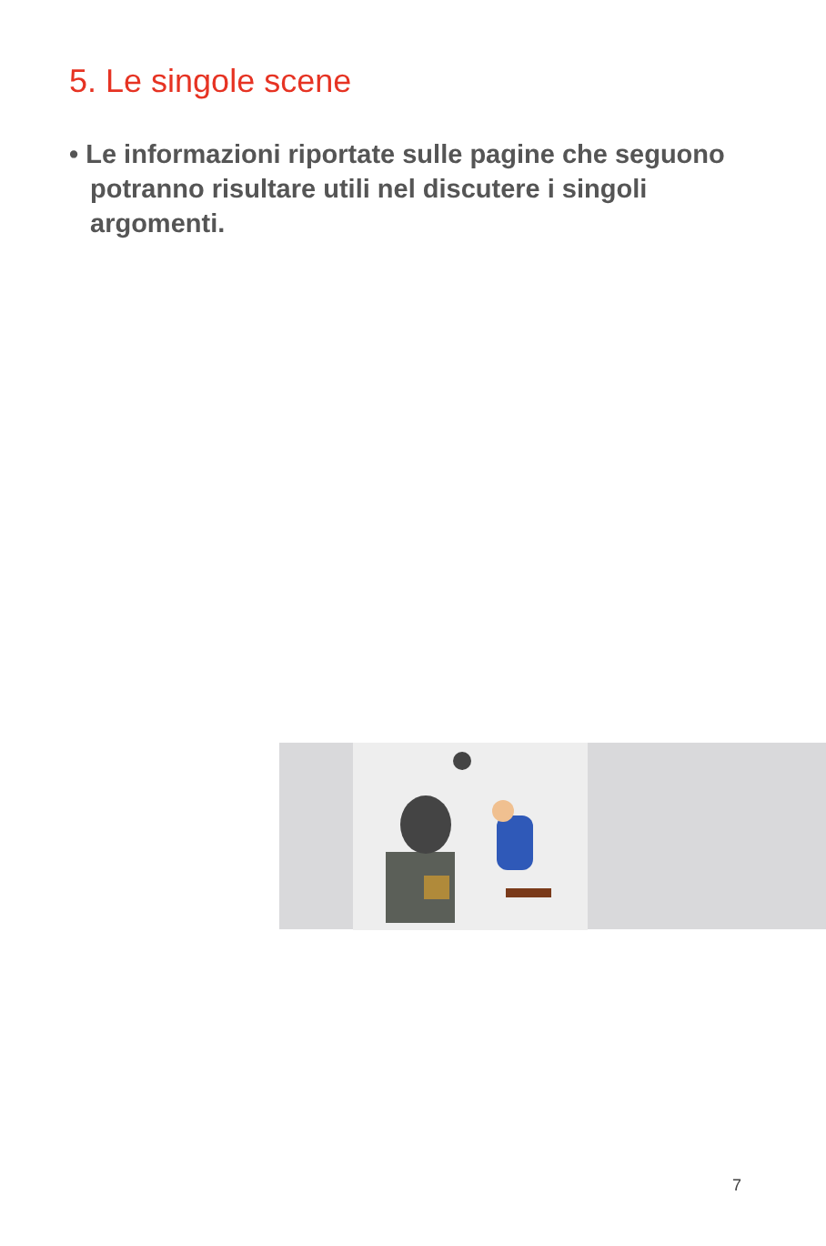5. Le singole scene
• Le informazioni riportate sulle pagine che seguono potranno risultare utili nel discutere i singoli argomenti.
7